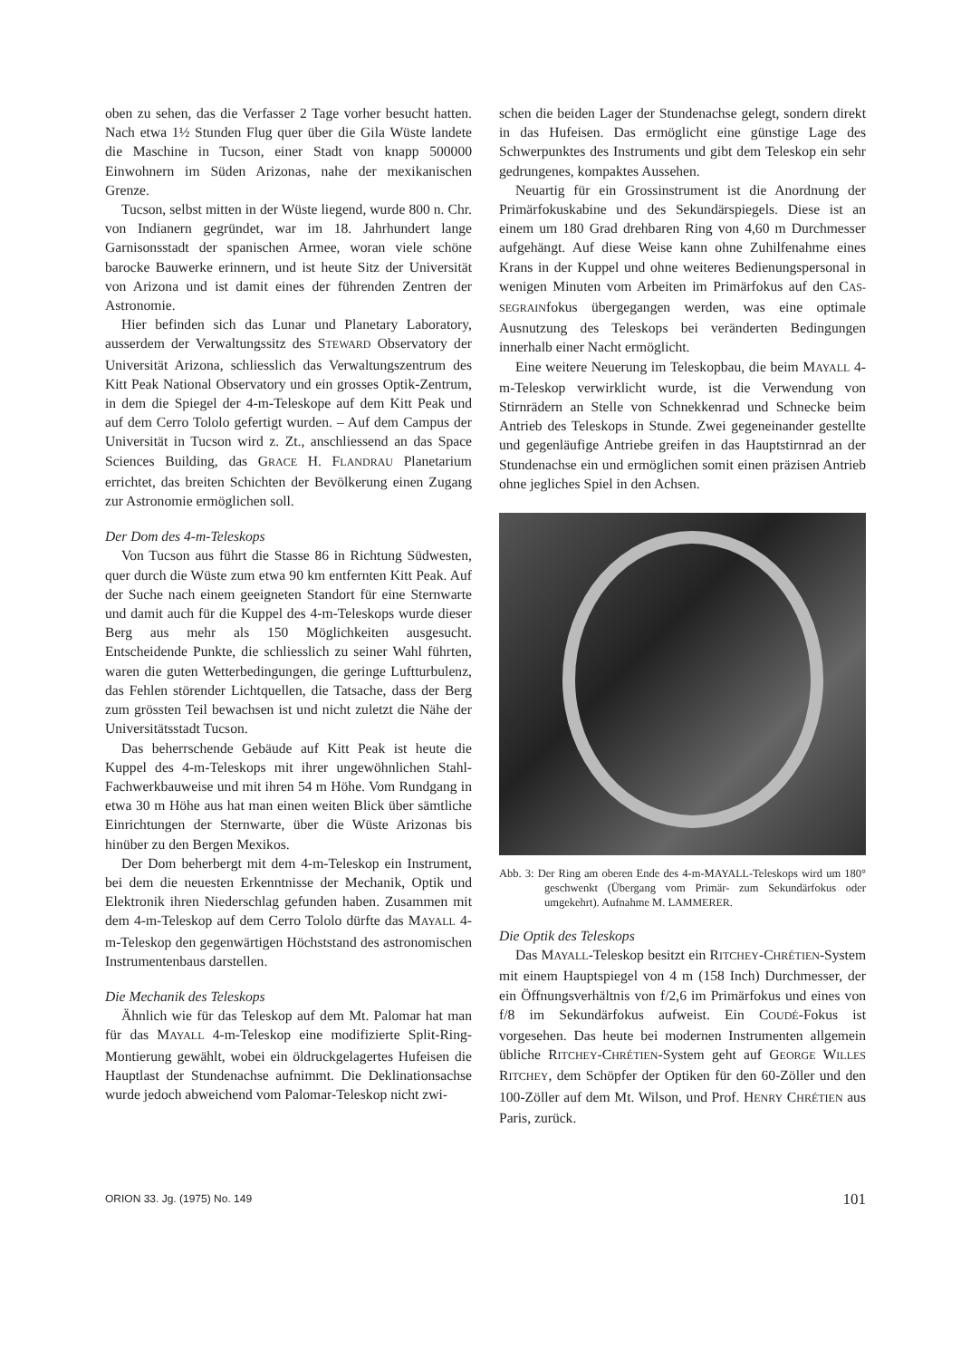oben zu sehen, das die Verfasser 2 Tage vorher besucht hatten. Nach etwa 1½ Stunden Flug quer über die Gila Wüste landete die Maschine in Tucson, einer Stadt von knapp 500000 Einwohnern im Süden Arizonas, nahe der mexikanischen Grenze.
Tucson, selbst mitten in der Wüste liegend, wurde 800 n. Chr. von Indianern gegründet, war im 18. Jahrhundert lange Garnisonsstadt der spanischen Armee, woran viele schöne barocke Bauwerke erinnern, und ist heute Sitz der Universität von Arizona und ist damit eines der führenden Zentren der Astronomie.
Hier befinden sich das Lunar und Planetary Laboratory, ausserdem der Verwaltungssitz des STEWARD Observatory der Universität Arizona, schliesslich das Verwaltungszentrum des Kitt Peak National Observatory und ein grosses Optik-Zentrum, in dem die Spiegel der 4-m-Teleskope auf dem Kitt Peak und auf dem Cerro Tololo gefertigt wurden. – Auf dem Campus der Universität in Tucson wird z. Zt., anschliessend an das Space Sciences Building, das GRACE H. FLANDRAU Planetarium errichtet, das breiten Schichten der Bevölkerung einen Zugang zur Astronomie ermöglichen soll.
Der Dom des 4-m-Teleskops
Von Tucson aus führt die Stasse 86 in Richtung Südwesten, quer durch die Wüste zum etwa 90 km entfernten Kitt Peak. Auf der Suche nach einem geeigneten Standort für eine Sternwarte und damit auch für die Kuppel des 4-m-Teleskops wurde dieser Berg aus mehr als 150 Möglichkeiten ausgesucht. Entscheidende Punkte, die schliesslich zu seiner Wahl führten, waren die guten Wetterbedingungen, die geringe Luftturbulenz, das Fehlen störender Lichtquellen, die Tatsache, dass der Berg zum grössten Teil bewachsen ist und nicht zuletzt die Nähe der Universitätsstadt Tucson.
Das beherrschende Gebäude auf Kitt Peak ist heute die Kuppel des 4-m-Teleskops mit ihrer ungewöhnlichen Stahl-Fachwerkbauweise und mit ihren 54 m Höhe. Vom Rundgang in etwa 30 m Höhe aus hat man einen weiten Blick über sämtliche Einrichtungen der Sternwarte, über die Wüste Arizonas bis hinüber zu den Bergen Mexikos.
Der Dom beherbergt mit dem 4-m-Teleskop ein Instrument, bei dem die neuesten Erkenntnisse der Mechanik, Optik und Elektronik ihren Niederschlag gefunden haben. Zusammen mit dem 4-m-Teleskop auf dem Cerro Tololo dürfte das MAYALL 4-m-Teleskop den gegenwärtigen Höchststand des astronomischen Instrumentenbaus darstellen.
Die Mechanik des Teleskops
Ähnlich wie für das Teleskop auf dem Mt. Palomar hat man für das MAYALL 4-m-Teleskop eine modifizierte Split-Ring-Montierung gewählt, wobei ein öldruckgelagertes Hufeisen die Hauptlast der Stundenachse aufnimmt. Die Deklinationsachse wurde jedoch abweichend vom Palomar-Teleskop nicht zwi-
schen die beiden Lager der Stundenachse gelegt, sondern direkt in das Hufeisen. Das ermöglicht eine günstige Lage des Schwerpunktes des Instruments und gibt dem Teleskop ein sehr gedrungenes, kompaktes Aussehen.
Neuartig für ein Grossinstrument ist die Anordnung der Primärfokuskabine und des Sekundärspiegels. Diese ist an einem um 180 Grad drehbaren Ring von 4,60 m Durchmesser aufgehängt. Auf diese Weise kann ohne Zuhilfenahme eines Krans in der Kuppel und ohne weiteres Bedienungspersonal in wenigen Minuten vom Arbeiten im Primärfokus auf den CAS-SEGRAINfokus übergegangen werden, was eine optimale Ausnutzung des Teleskops bei veränderten Bedingungen innerhalb einer Nacht ermöglicht.
Eine weitere Neuerung im Teleskopbau, die beim MAYALL 4-m-Teleskop verwirklicht wurde, ist die Verwendung von Stirnrädern an Stelle von Schnekkenrad und Schnecke beim Antrieb des Teleskops in Stunde. Zwei gegeneinander gestellte und gegenläufige Antriebe greifen in das Hauptstirnrad an der Stundenachse ein und ermöglichen somit einen präzisen Antrieb ohne jegliches Spiel in den Achsen.
Abb. 3: Der Ring am oberen Ende des 4-m-MAYALL-Teleskops wird um 180° geschwenkt (Übergang vom Primär- zum Sekundärfokus oder umgekehrt). Aufnahme M. LAMMERER.
Die Optik des Teleskops
Das MAYALL-Teleskop besitzt ein RITCHEY-CHRÉTIEN-System mit einem Hauptspiegel von 4 m (158 Inch) Durchmesser, der ein Öffnungsverhältnis von f/2,6 im Primärfokus und eines von f/8 im Sekundärfokus aufweist. Ein COUDÉ-Fokus ist vorgesehen. Das heute bei modernen Instrumenten allgemein übliche RITCHEY-CHRÉTIEN-System geht auf GEORGE WILLES RITCHEY, dem Schöpfer der Optiken für den 60-Zöller und den 100-Zöller auf dem Mt. Wilson, und Prof. HENRY CHRÉTIEN aus Paris, zurück.
ORION 33. Jg. (1975) No. 149 101